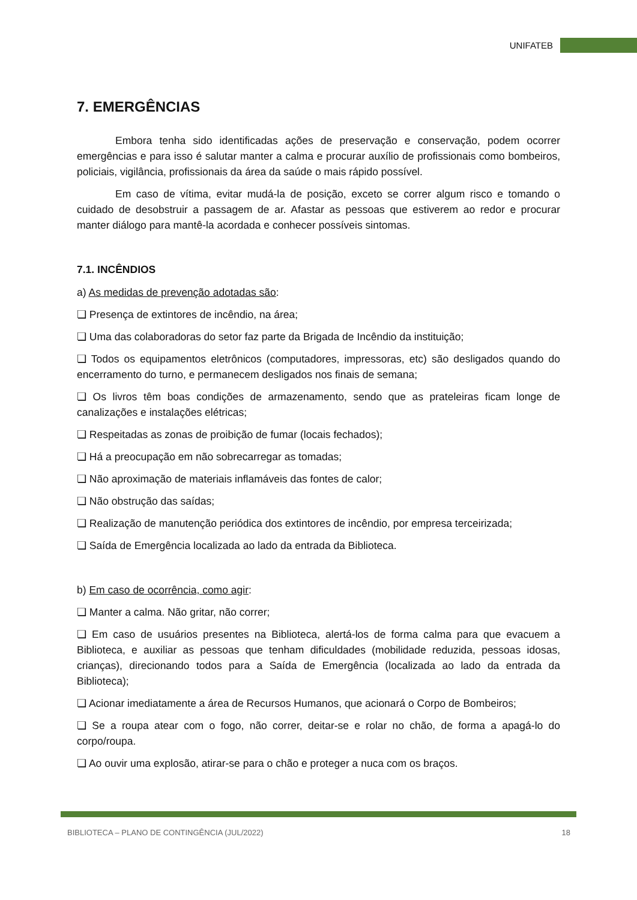UNIFATEB
7. EMERGÊNCIAS
Embora tenha sido identificadas ações de preservação e conservação, podem ocorrer emergências e para isso é salutar manter a calma e procurar auxílio de profissionais como bombeiros, policiais, vigilância, profissionais da área da saúde o mais rápido possível.
Em caso de vítima, evitar mudá-la de posição, exceto se correr algum risco e tomando o cuidado de desobstruir a passagem de ar. Afastar as pessoas que estiverem ao redor e procurar manter diálogo para mantê-la acordada e conhecer possíveis sintomas.
7.1. INCÊNDIOS
a) As medidas de prevenção adotadas são:
❏ Presença de extintores de incêndio, na área;
❏ Uma das colaboradoras do setor faz parte da Brigada de Incêndio da instituição;
❏ Todos os equipamentos eletrônicos (computadores, impressoras, etc) são desligados quando do encerramento do turno, e permanecem desligados nos finais de semana;
❏ Os livros têm boas condições de armazenamento, sendo que as prateleiras ficam longe de canalizações e instalações elétricas;
❏ Respeitadas as zonas de proibição de fumar (locais fechados);
❏ Há a preocupação em não sobrecarregar as tomadas;
❏ Não aproximação de materiais inflamáveis das fontes de calor;
❏ Não obstrução das saídas;
❏ Realização de manutenção periódica dos extintores de incêndio, por empresa terceirizada;
❏ Saída de Emergência localizada ao lado da entrada da Biblioteca.
b) Em caso de ocorrência, como agir:
❏ Manter a calma. Não gritar, não correr;
❏ Em caso de usuários presentes na Biblioteca, alertá-los de forma calma para que evacuem a Biblioteca, e auxiliar as pessoas que tenham dificuldades (mobilidade reduzida, pessoas idosas, crianças), direcionando todos para a Saída de Emergência (localizada ao lado da entrada da Biblioteca);
❏ Acionar imediatamente a área de Recursos Humanos, que acionará o Corpo de Bombeiros;
❏ Se a roupa atear com o fogo, não correr, deitar-se e rolar no chão, de forma a apagá-lo do corpo/roupa.
❏ Ao ouvir uma explosão, atirar-se para o chão e proteger a nuca com os braços.
BIBLIOTECA – PLANO DE CONTINGÊNCIA (JUL/2022) 18